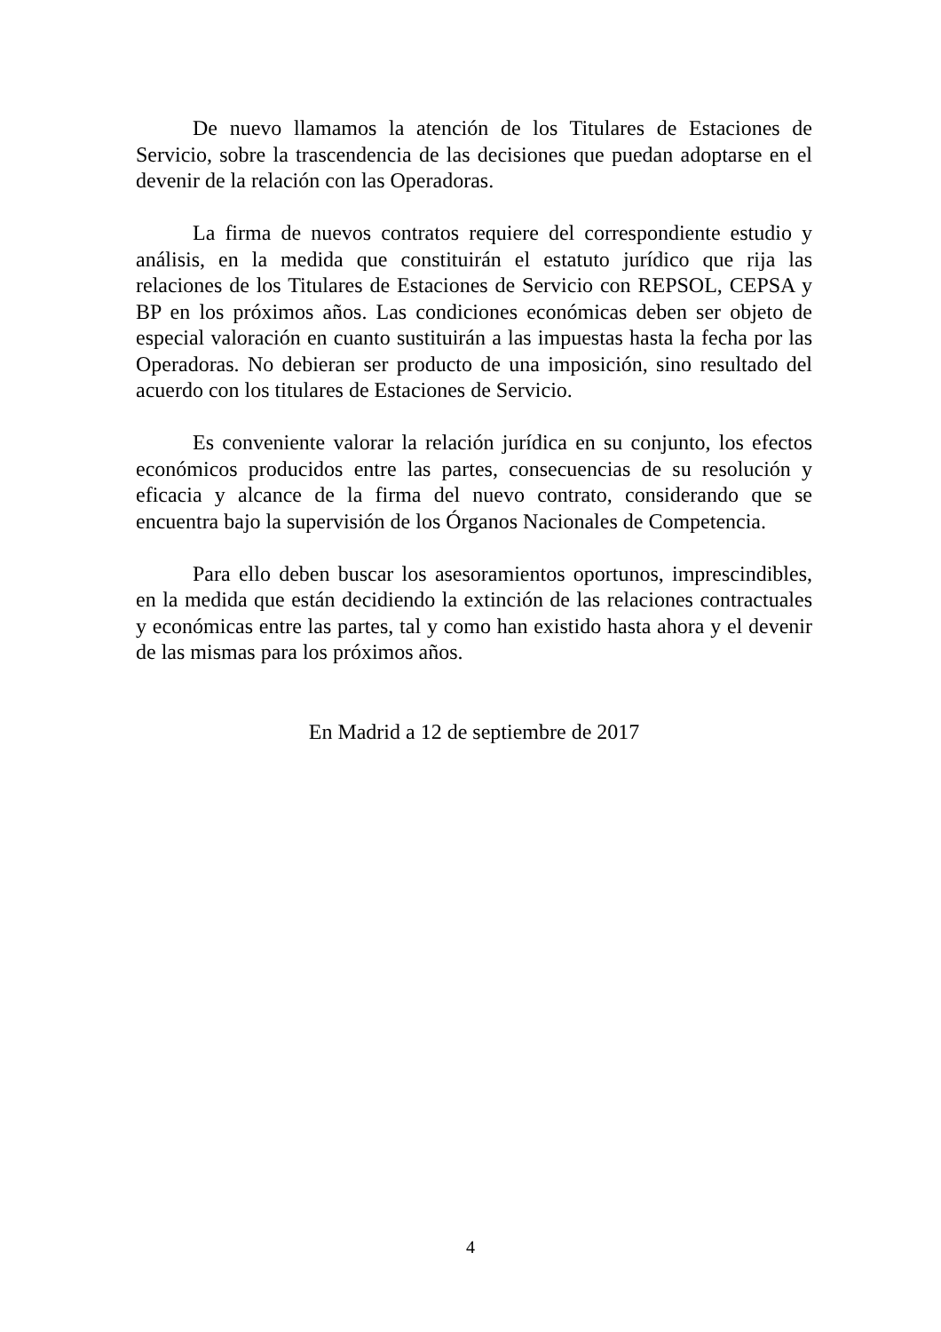De nuevo llamamos la atención de los Titulares de Estaciones de Servicio, sobre la trascendencia de las decisiones que puedan adoptarse en el devenir de la relación con las Operadoras.
La firma de nuevos contratos requiere del correspondiente estudio y análisis, en la medida que constituirán el estatuto jurídico que rija las relaciones de los Titulares de Estaciones de Servicio con REPSOL, CEPSA y BP en los próximos años. Las condiciones económicas deben ser objeto de especial valoración en cuanto sustituirán a las impuestas hasta la fecha por las Operadoras. No debieran ser producto de una imposición, sino resultado del acuerdo con los titulares de Estaciones de Servicio.
Es conveniente valorar la relación jurídica en su conjunto, los efectos económicos producidos entre las partes, consecuencias de su resolución y eficacia y alcance de la firma del nuevo contrato, considerando que se encuentra bajo la supervisión de los Órganos Nacionales de Competencia.
Para ello deben buscar los asesoramientos oportunos, imprescindibles, en la medida que están decidiendo la extinción de las relaciones contractuales y económicas entre las partes, tal y como han existido hasta ahora y el devenir de las mismas para los próximos años.
En Madrid a 12 de septiembre de 2017
4